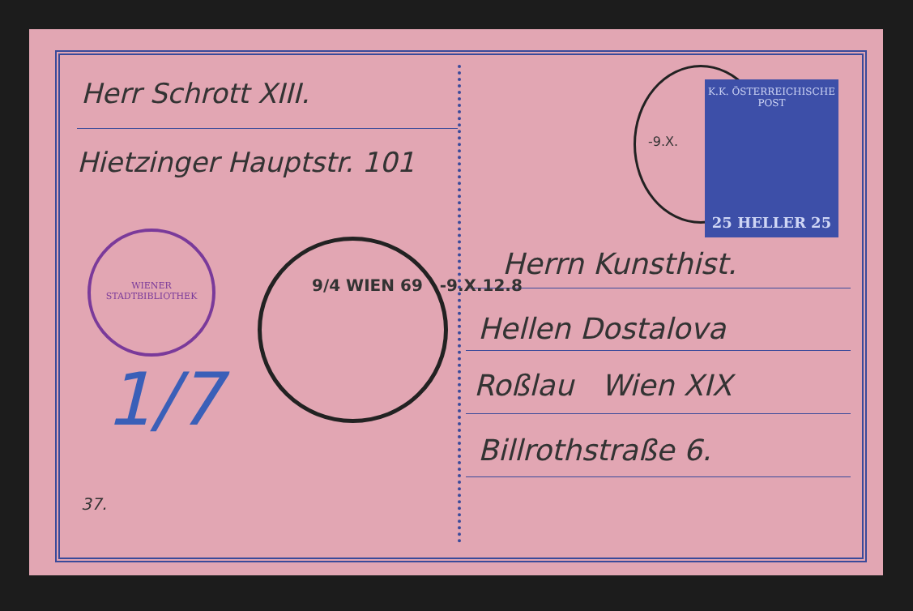K.K. ÖSTERREICHISCHE POST
25 HELLER 25
WIENER STADTBIBLIOTHEK
Herr Schrott XIII.
Hietzinger Hauptstr. 101
9/4 WIEN 69 -9.X.12.8
-9.X.
Herrn Kunsthist.
Hellen Dostalova
Roßlau Wien XIX
Billrothstraße 6.
1/7
37.